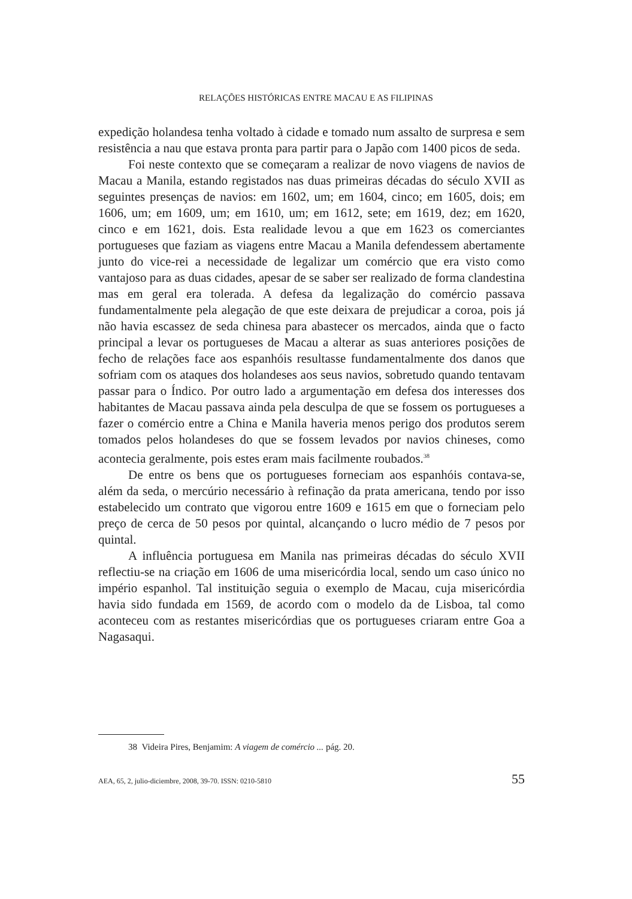RELAÇÕES HISTÓRICAS ENTRE MACAU E AS FILIPINAS
expedição holandesa tenha voltado à cidade e tomado num assalto de surpresa e sem resistência a nau que estava pronta para partir para o Japão com 1400 picos de seda.
Foi neste contexto que se começaram a realizar de novo viagens de navios de Macau a Manila, estando registados nas duas primeiras décadas do século XVII as seguintes presenças de navios: em 1602, um; em 1604, cinco; em 1605, dois; em 1606, um; em 1609, um; em 1610, um; em 1612, sete; em 1619, dez; em 1620, cinco e em 1621, dois. Esta realidade levou a que em 1623 os comerciantes portugueses que faziam as viagens entre Macau a Manila defendessem abertamente junto do vice-rei a necessidade de legalizar um comércio que era visto como vantajoso para as duas cidades, apesar de se saber ser realizado de forma clandestina mas em geral era tolerada. A defesa da legalização do comércio passava fundamentalmente pela alegação de que este deixara de prejudicar a coroa, pois já não havia escassez de seda chinesa para abastecer os mercados, ainda que o facto principal a levar os portugueses de Macau a alterar as suas anteriores posições de fecho de relações face aos espanhóis resultasse fundamentalmente dos danos que sofriam com os ataques dos holandeses aos seus navios, sobretudo quando tentavam passar para o Índico. Por outro lado a argumentação em defesa dos interesses dos habitantes de Macau passava ainda pela desculpa de que se fossem os portugueses a fazer o comércio entre a China e Manila haveria menos perigo dos produtos serem tomados pelos holandeses do que se fossem levados por navios chineses, como acontecia geralmente, pois estes eram mais facilmente roubados.<sup>38</sup>
De entre os bens que os portugueses forneciam aos espanhóis contava-se, além da seda, o mercúrio necessário à refinação da prata americana, tendo por isso estabelecido um contrato que vigorou entre 1609 e 1615 em que o forneciam pelo preço de cerca de 50 pesos por quintal, alcançando o lucro médio de 7 pesos por quintal.
A influência portuguesa em Manila nas primeiras décadas do século XVII reflectiu-se na criação em 1606 de uma misericórdia local, sendo um caso único no império espanhol. Tal instituição seguia o exemplo de Macau, cuja misericórdia havia sido fundada em 1569, de acordo com o modelo da de Lisboa, tal como aconteceu com as restantes misericórdias que os portugueses criaram entre Goa a Nagasaqui.
38 Videira Pires, Benjamim: A viagem de comércio ... pág. 20.
AEA, 65, 2, julio-diciembre, 2008, 39-70. ISSN: 0210-5810 55